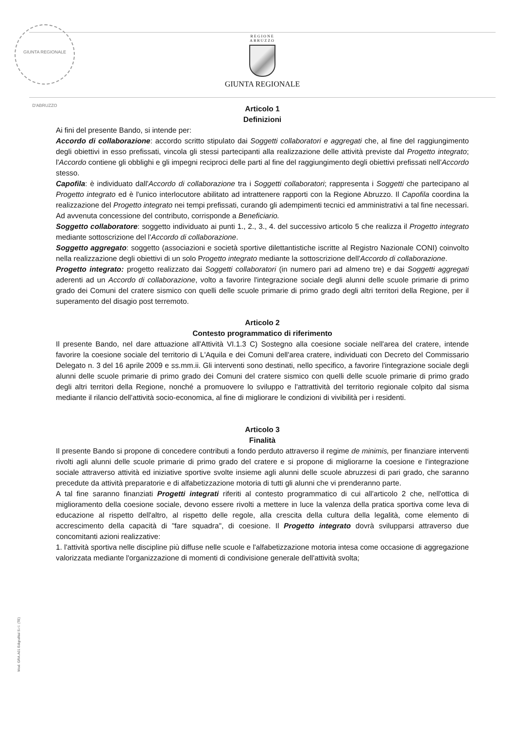GIUNTA REGIONALE D'ABRUZZO
REGIONE
ABRUZZO
GIUNTA REGIONALE
Articolo 1
Definizioni
Ai fini del presente Bando, si intende per:
Accordo di collaborazione: accordo scritto stipulato dai Soggetti collaboratori e aggregati che, al fine del raggiungimento degli obiettivi in esso prefissati, vincola gli stessi partecipanti alla realizzazione delle attività previste dal Progetto integrato; l'Accordo contiene gli obblighi e gli impegni reciproci delle parti al fine del raggiungimento degli obiettivi prefissati nell'Accordo stesso.
Capofila: è individuato dall'Accordo di collaborazione tra i Soggetti collaboratori; rappresenta i Soggetti che partecipano al Progetto integrato ed è l'unico interlocutore abilitato ad intrattenere rapporti con la Regione Abruzzo. Il Capofila coordina la realizzazione del Progetto integrato nei tempi prefissati, curando gli adempimenti tecnici ed amministrativi a tal fine necessari. Ad avvenuta concessione del contributo, corrisponde a Beneficiario.
Soggetto collaboratore: soggetto individuato ai punti 1., 2., 3., 4. del successivo articolo 5 che realizza il Progetto integrato mediante sottoscrizione del l'Accordo di collaborazione.
Soggetto aggregato: soggetto (associazioni e società sportive dilettantistiche iscritte al Registro Nazionale CONI) coinvolto nella realizzazione degli obiettivi di un solo Progetto integrato mediante la sottoscrizione dell'Accordo di collaborazione.
Progetto integrato: progetto realizzato dai Soggetti collaboratori (in numero pari ad almeno tre) e dai Soggetti aggregati aderenti ad un Accordo di collaborazione, volto a favorire l'integrazione sociale degli alunni delle scuole primarie di primo grado dei Comuni del cratere sismico con quelli delle scuole primarie di primo grado degli altri territori della Regione, per il superamento del disagio post terremoto.
Articolo 2
Contesto programmatico di riferimento
Il presente Bando, nel dare attuazione all'Attività VI.1.3 C) Sostegno alla coesione sociale nell'area del cratere, intende favorire la coesione sociale del territorio di L'Aquila e dei Comuni dell'area cratere, individuati con Decreto del Commissario Delegato n. 3 del 16 aprile 2009 e ss.mm.ii. Gli interventi sono destinati, nello specifico, a favorire l'integrazione sociale degli alunni delle scuole primarie di primo grado dei Comuni del cratere sismico con quelli delle scuole primarie di primo grado degli altri territori della Regione, nonché a promuovere lo sviluppo e l'attrattività del territorio regionale colpito dal sisma mediante il rilancio dell'attività socio-economica, al fine di migliorare le condizioni di vivibilità per i residenti.
Articolo 3
Finalità
Il presente Bando si propone di concedere contributi a fondo perduto attraverso il regime de minimis, per finanziare interventi rivolti agli alunni delle scuole primarie di primo grado del cratere e si propone di migliorarne la coesione e l'integrazione sociale attraverso attività ed iniziative sportive svolte insieme agli alunni delle scuole abruzzesi di pari grado, che saranno precedute da attività preparatorie e di alfabetizzazione motoria di tutti gli alunni che vi prenderanno parte.
A tal fine saranno finanziati Progetti integrati riferiti al contesto programmatico di cui all'articolo 2 che, nell'ottica di miglioramento della coesione sociale, devono essere rivolti a mettere in luce la valenza della pratica sportiva come leva di educazione al rispetto dell'altro, al rispetto delle regole, alla crescita della cultura della legalità, come elemento di accrescimento della capacità di "fare squadra", di coesione. Il Progetto integrato dovrà svilupparsi attraverso due concomitanti azioni realizzative:
1. l'attività sportiva nelle discipline più diffuse nelle scuole e l'alfabetizzazione motoria intesa come occasione di aggregazione valorizzata mediante l'organizzazione di momenti di condivisione generale dell'attività svolta;
Mod. GRA.A01 Edigrafital S.r.l. (TE)